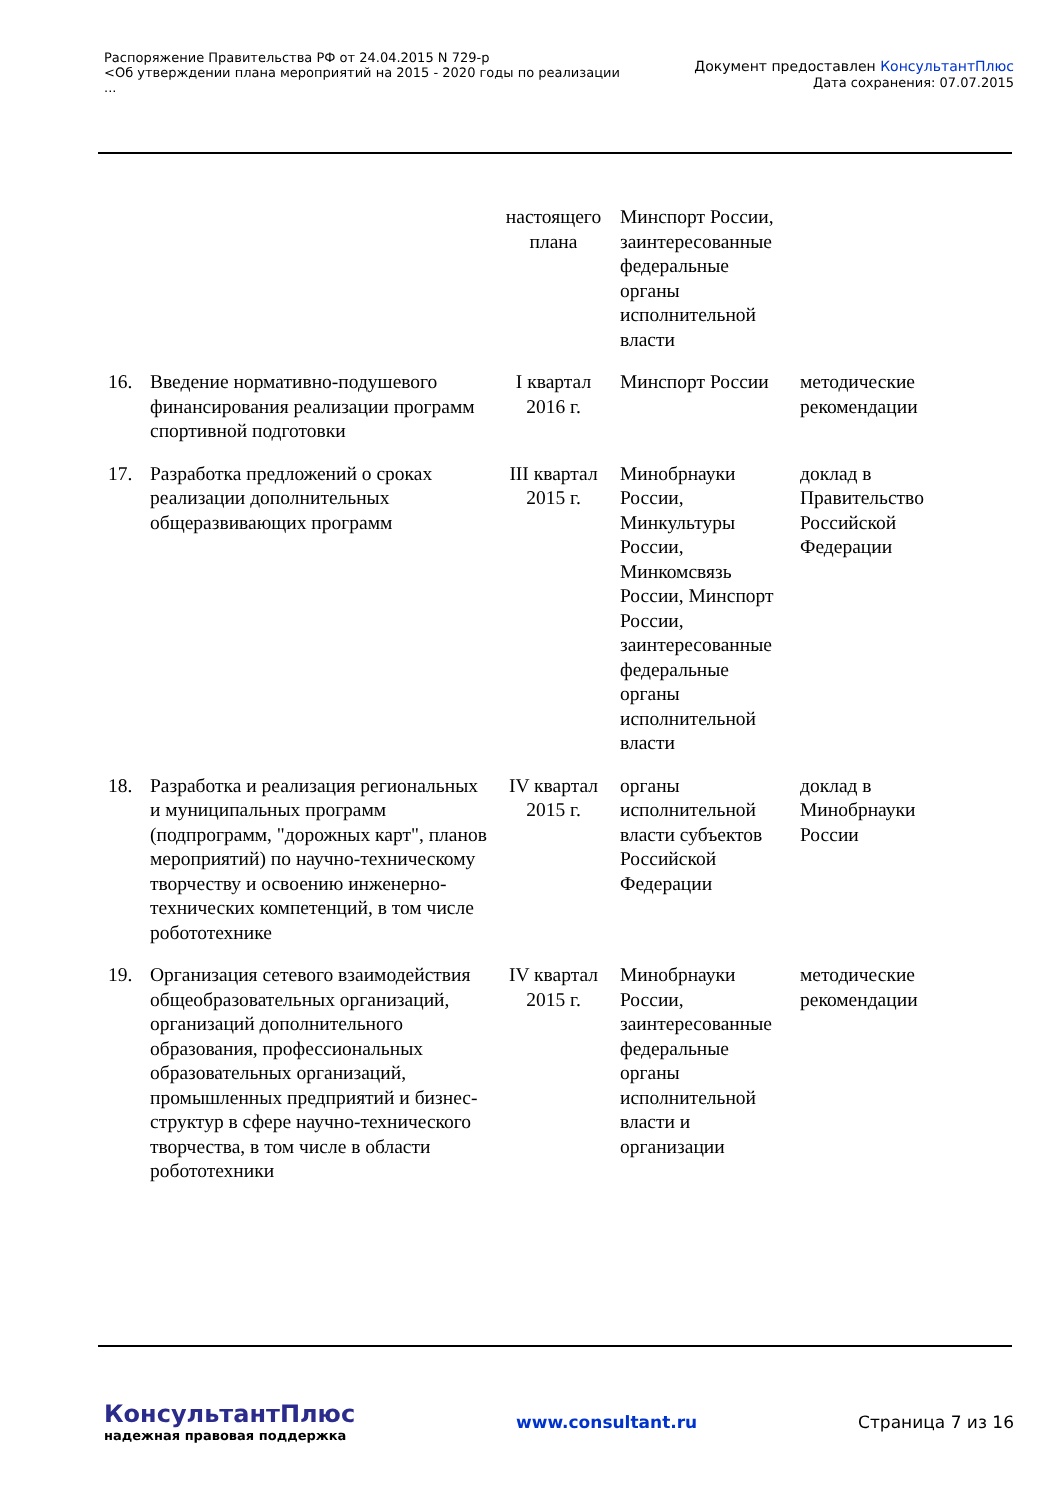Распоряжение Правительства РФ от 24.04.2015 N 729-р
<Об утверждении плана мероприятий на 2015 - 2020 годы по реализации
...
Документ предоставлен КонсультантПлюс
Дата сохранения: 07.07.2015
| | | настоящего плана | Минспорт России, заинтересованные федеральные органы исполнительной власти | |
| 16. | Введение нормативно-подушевого финансирования реализации программ спортивной подготовки | I квартал 2016 г. | Минспорт России | методические рекомендации |
| 17. | Разработка предложений о сроках реализации дополнительных общеразвивающих программ | III квартал 2015 г. | Минобрнауки России, Минкультуры России, Минкомсвязь России, Минспорт России, заинтересованные федеральные органы исполнительной власти | доклад в Правительство Российской Федерации |
| 18. | Разработка и реализация региональных и муниципальных программ (подпрограмм, "дорожных карт", планов мероприятий) по научно-техническому творчеству и освоению инженерно-технических компетенций, в том числе робототехнике | IV квартал 2015 г. | органы исполнительной власти субъектов Российской Федерации | доклад в Минобрнауки России |
| 19. | Организация сетевого взаимодействия общеобразовательных организаций, организаций дополнительного образования, профессиональных образовательных организаций, промышленных предприятий и бизнес-структур в сфере научно-технического творчества, в том числе в области робототехники | IV квартал 2015 г. | Минобрнауки России, заинтересованные федеральные органы исполнительной власти и организации | методические рекомендации |
КонсультантПлюс
надежная правовая поддержка
www.consultant.ru Страница 7 из 16